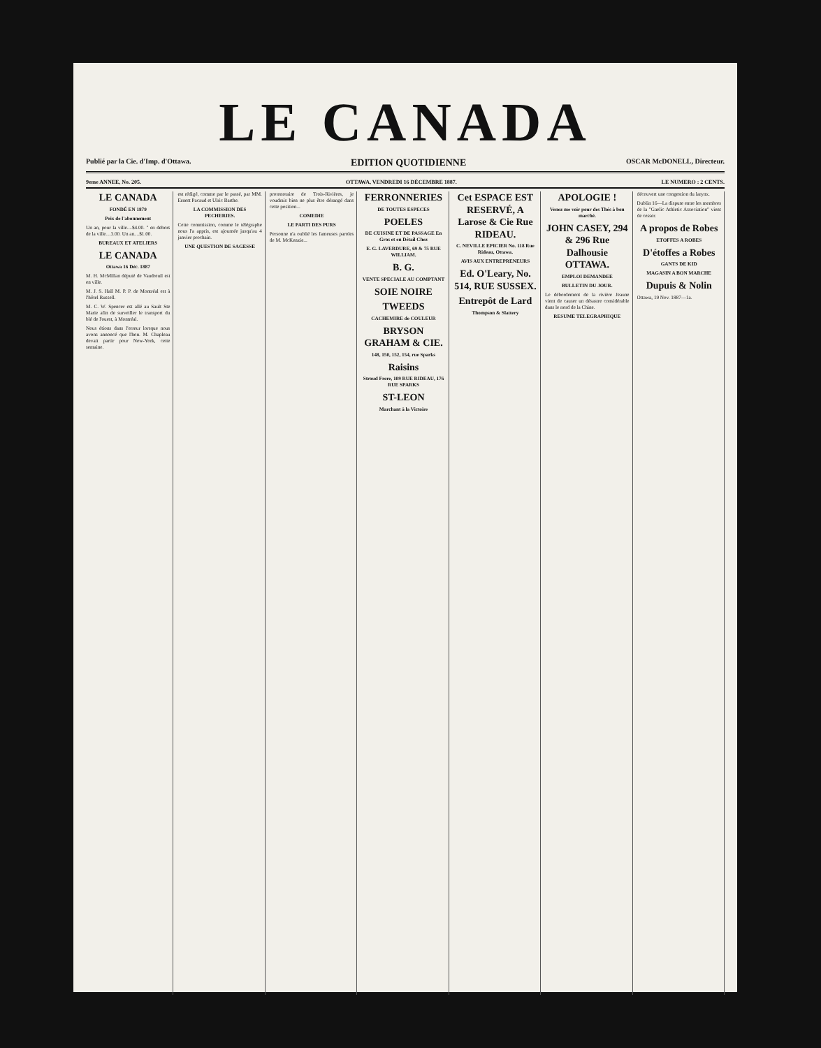LE CANADA
Publié par la Cie. d'Imp. d'Ottawa. EDITION QUOTIDIENNE OSCAR McDONELL, Directeur.
9eme ANNEE, No. 205. OTTAWA, VENDREDI 16 DÉCEMBRE 1887. LE NUMERO : 2 CENTS.
LE CANADA
FONDÉ EN 1879
Prix de l'abonnement
Un an, pour la ville....$4.00. " en dehors de la ville....3.00. Un an....$1.00.
BUREAUX ET ATELIERS
LE CANADA
Ottawa 16 Déc. 1887
M. H. McMillan député de Vaudreuil est en ville.
M. J. S. Hall M. P. P. de Montréal est à l'hôtel Russell.
M. C. W. Spencer est allé au Sault Ste Marie afin de surveiller le transport du blé de l'ouest, à Montréal.
Nous étions dans l'erreur lorsque nous avons annoncé que l'hon. M. Chapleau devait partir pour New-York, cette semaine.
est rédigé, comme par le passé, par MM. Ernest Pacaud et Ulric Barthe.
LA COMMISSION DES PECHERIES.
Cette commission, comme le télégraphe nous l'a appris, est ajournée jusqu'au 4 janvier prochain.
UNE QUESTION DE SAGESSE
protonotaire de Trois-Rivières, je voudrais bien ne plus être dérangé dans cette position...
COMEDIE
LE PARTI DES PURS
Personne n'a oublié les fameuses paroles de M. McKenzie...
FERRONNERIES
DE TOUTES ESPECES
POELES
DE CUISINE ET DE PASSAGE En Gros et en Détail Chez
E. G. LAVERDURE, 69 & 75 RUE WILLIAM.
B. G.
VENTE SPECIALE AU COMPTANT
SOIE NOIRE
TWEEDS
CACHEMIRE de COULEUR
BRYSON GRAHAM & CIE.
148, 150, 152, 154, rue Sparks
Raisins
Stroud Frere, 109 RUE RIDEAU, 176 RUE SPARKS
ST-LEON
Marchant à la Victoire
Cet ESPACE EST RESERVÉ, A Larose & Cie Rue RIDEAU.
C. NEVILLE EPICIER No. 118 Rue Rideau, Ottawa.
AVIS AUX ENTREPRENEURS
Ed. O'Leary, No. 514, RUE SUSSEX.
Entrepôt de Lard
Thompson & Slattery
APOLOGIE !
Venez me voir pour des Thés à bon marché.
JOHN CASEY, 294 & 296 Rue Dalhousie OTTAWA.
EMPLOI DEMANDEE
BULLETIN DU JOUR.
Le débordement de la rivière Jeaune vient de causer un désastre considérable dans le nord de la Chine.
RESUME TELEGRAPHIQUE
découvert une congestion du larynx.
Dublin 16—La dispute entre les membres de la "Gaelic Athletic Association" vient de cesser.
A propos de Robes
ETOFFES A ROBES
D'étoffes a Robes
GANTS DE KID
MAGASIN A BON MARCHE
Dupuis & Nolin
Ottawa, 19 Nov. 1887—1a.